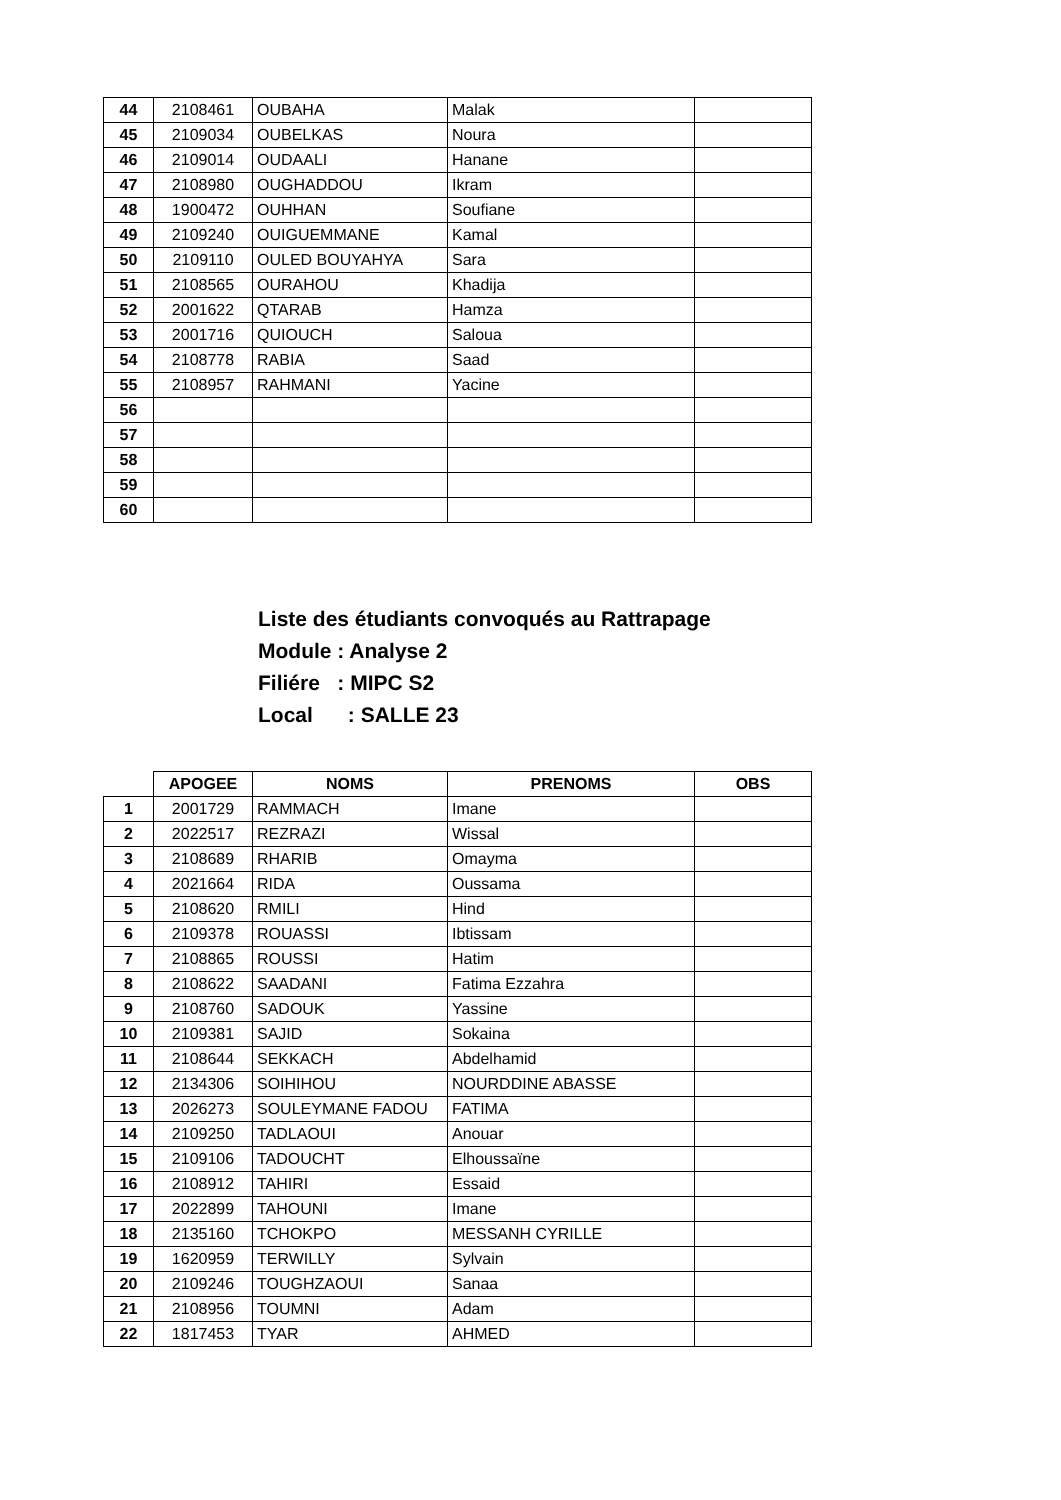| 44 | 2108461 | OUBAHA | Malak | |
| 45 | 2109034 | OUBELKAS | Noura | |
| 46 | 2109014 | OUDAALI | Hanane | |
| 47 | 2108980 | OUGHADDOU | Ikram | |
| 48 | 1900472 | OUHHAN | Soufiane | |
| 49 | 2109240 | OUIGUEMMANE | Kamal | |
| 50 | 2109110 | OULED BOUYAHYA | Sara | |
| 51 | 2108565 | OURAHOU | Khadija | |
| 52 | 2001622 | QTARAB | Hamza | |
| 53 | 2001716 | QUIOUCH | Saloua | |
| 54 | 2108778 | RABIA | Saad | |
| 55 | 2108957 | RAHMANI | Yacine | |
| 56 | | | | |
| 57 | | | | |
| 58 | | | | |
| 59 | | | | |
| 60 | | | | |
Liste des étudiants convoqués au Rattrapage
Module : Analyse 2
Filiére : MIPC S2
Local : SALLE 23
| | APOGEE | NOMS | PRENOMS | OBS |
| --- | --- | --- | --- | --- |
| 1 | 2001729 | RAMMACH | Imane | |
| 2 | 2022517 | REZRAZI | Wissal | |
| 3 | 2108689 | RHARIB | Omayma | |
| 4 | 2021664 | RIDA | Oussama | |
| 5 | 2108620 | RMILI | Hind | |
| 6 | 2109378 | ROUASSI | Ibtissam | |
| 7 | 2108865 | ROUSSI | Hatim | |
| 8 | 2108622 | SAADANI | Fatima Ezzahra | |
| 9 | 2108760 | SADOUK | Yassine | |
| 10 | 2109381 | SAJID | Sokaina | |
| 11 | 2108644 | SEKKACH | Abdelhamid | |
| 12 | 2134306 | SOIHIHOU | NOURDDINE ABASSE | |
| 13 | 2026273 | SOULEYMANE FADOU | FATIMA | |
| 14 | 2109250 | TADLAOUI | Anouar | |
| 15 | 2109106 | TADOUCHT | Elhoussaïne | |
| 16 | 2108912 | TAHIRI | Essaid | |
| 17 | 2022899 | TAHOUNI | Imane | |
| 18 | 2135160 | TCHOKPO | MESSANH CYRILLE | |
| 19 | 1620959 | TERWILLY | Sylvain | |
| 20 | 2109246 | TOUGHZAOUI | Sanaa | |
| 21 | 2108956 | TOUMNI | Adam | |
| 22 | 1817453 | TYAR | AHMED | |